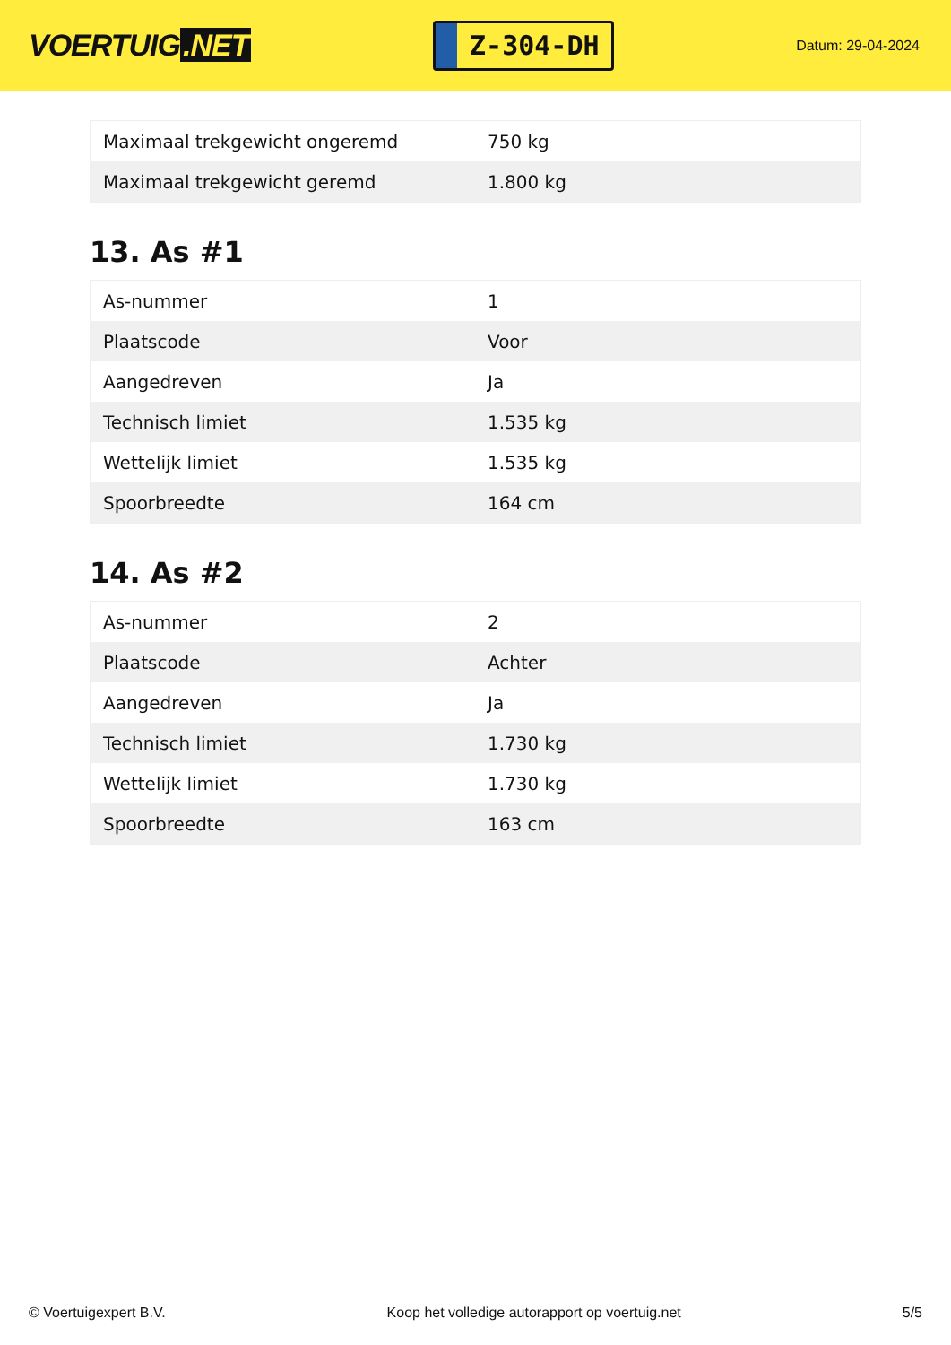VOERTUIG.NET
Z-304-DH
Datum: 29-04-2024
| Maximaal trekgewicht ongeremd | 750 kg |
| Maximaal trekgewicht geremd | 1.800 kg |
13. As #1
| As-nummer | 1 |
| Plaatscode | Voor |
| Aangedreven | Ja |
| Technisch limiet | 1.535 kg |
| Wettelijk limiet | 1.535 kg |
| Spoorbreedte | 164 cm |
14. As #2
| As-nummer | 2 |
| Plaatscode | Achter |
| Aangedreven | Ja |
| Technisch limiet | 1.730 kg |
| Wettelijk limiet | 1.730 kg |
| Spoorbreedte | 163 cm |
© Voertuigexpert B.V. Koop het volledige autorapport op voertuig.net 5/5